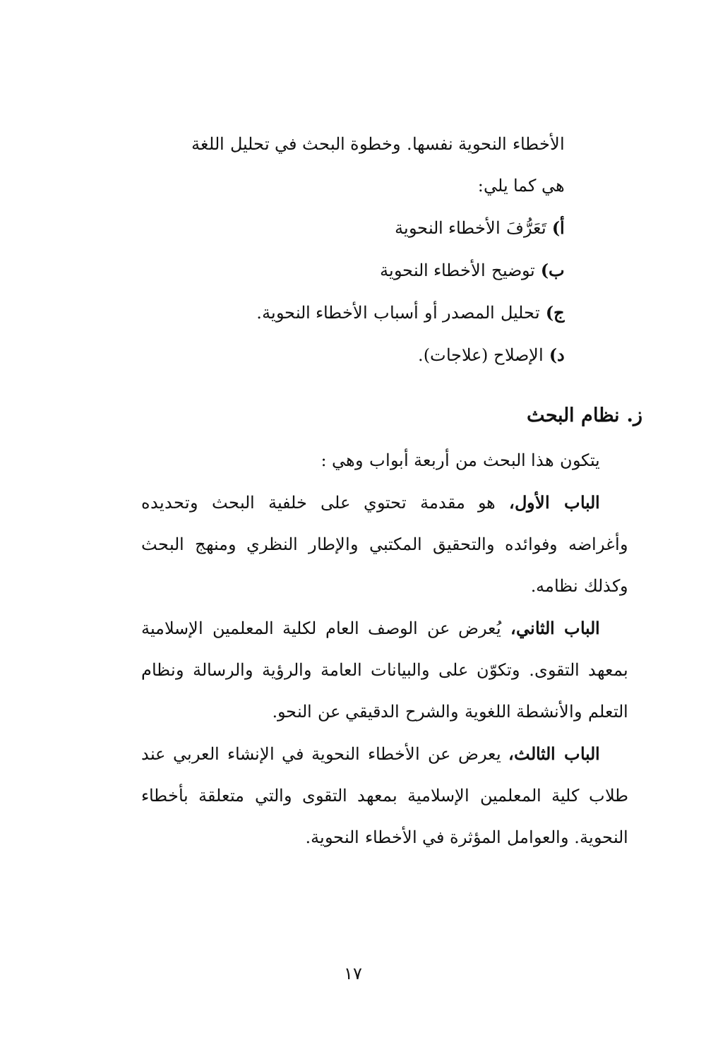الأخطاء النحوية نفسها. وخطوة البحث في تحليل اللغة
هي كما يلي:
أ) تَعَرُّفَ الأخطاء النحوية
ب) توضيح الأخطاء النحوية
ج) تحليل المصدر أو أسباب الأخطاء النحوية.
د) الإصلاح (علاجات).
ز. نظام البحث
يتكون هذا البحث من أربعة أبواب وهي :
الباب الأول، هو مقدمة تحتوي على خلفية البحث وتحديده وأغراضه وفوائده والتحقيق المكتبي والإطار النظري ومنهج البحث وكذلك نظامه.
الباب الثاني، يُعرض عن الوصف العام لكلية المعلمين الإسلامية بمعهد التقوى. وتكوّن على والبيانات العامة والرؤية والرسالة ونظام التعلم والأنشطة اللغوية والشرح الدقيقي عن النحو.
الباب الثالث، يعرض عن الأخطاء النحوية في الإنشاء العربي عند طلاب كلية المعلمين الإسلامية بمعهد التقوى والتي متعلقة بأخطاء النحوية. والعوامل المؤثرة في الأخطاء النحوية.
١٧